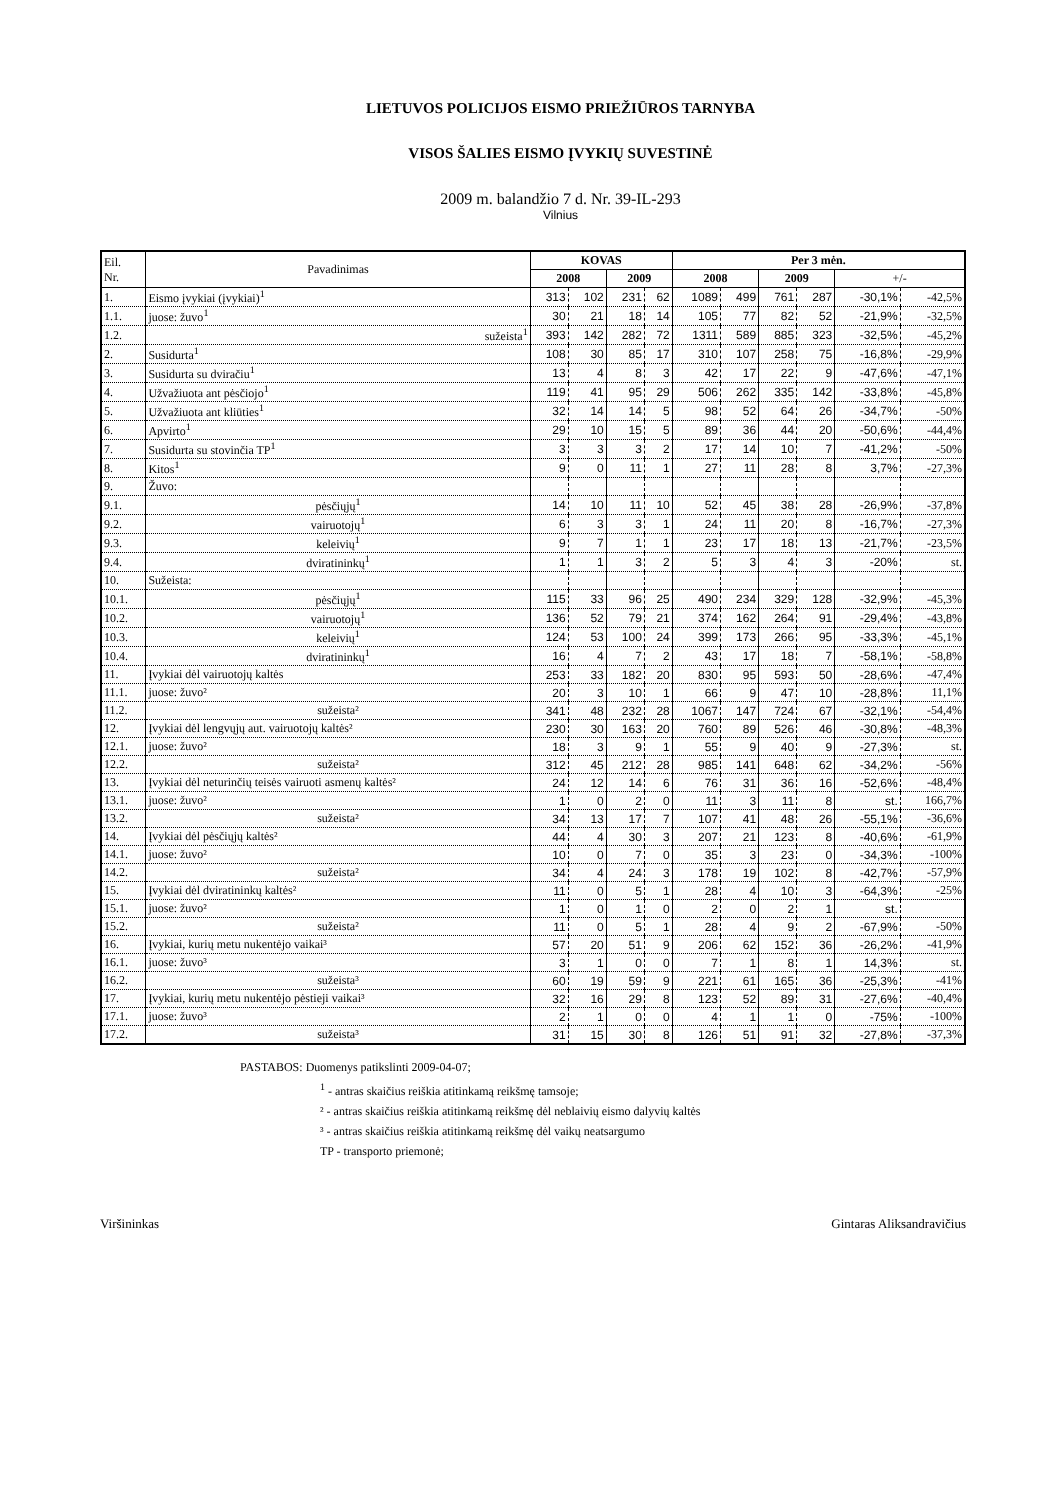LIETUVOS POLICIJOS EISMO PRIEŽIŪROS TARNYBA
VISOS ŠALIES EISMO ĮVYKIŲ SUVESTINĖ
2009 m. balandžio 7 d. Nr. 39-IL-293
Vilnius
| Eil. Nr. | Pavadinimas | KOVAS | | | | Per 3 mėn. | | | | | |
| --- | --- | --- | --- | --- | --- | --- | --- | --- | --- | --- | --- |
| | | 2008 | | 2009 | | 2008 | | 2009 | | +/- | |
| 1. | Eismo įvykiai (įvykiai)<sup>1</sup> | 313 | 102 | 231 | 62 | 1089 | 499 | 761 | 287 | -30,1% | -42,5% |
| 1.1. | juose: žuvo<sup>1</sup> | 30 | 21 | 18 | 14 | 105 | 77 | 82 | 52 | -21,9% | -32,5% |
| 1.2. | sužeista<sup>1</sup> | 393 | 142 | 282 | 72 | 1311 | 589 | 885 | 323 | -32,5% | -45,2% |
| 2. | Susidurta<sup>1</sup> | 108 | 30 | 85 | 17 | 310 | 107 | 258 | 75 | -16,8% | -29,9% |
| 3. | Susidurta su dviračiu<sup>1</sup> | 13 | 4 | 8 | 3 | 42 | 17 | 22 | 9 | -47,6% | -47,1% |
| 4. | Užvažiuota ant pėsčiojo<sup>1</sup> | 119 | 41 | 95 | 29 | 506 | 262 | 335 | 142 | -33,8% | -45,8% |
| 5. | Užvažiuota ant kliūties<sup>1</sup> | 32 | 14 | 14 | 5 | 98 | 52 | 64 | 26 | -34,7% | -50% |
| 6. | Apvirto<sup>1</sup> | 29 | 10 | 15 | 5 | 89 | 36 | 44 | 20 | -50,6% | -44,4% |
| 7. | Susidurta su stovinčia TP<sup>1</sup> | 3 | 3 | 3 | 2 | 17 | 14 | 10 | 7 | -41,2% | -50% |
| 8. | Kitos<sup>1</sup> | 9 | 0 | 11 | 1 | 27 | 11 | 28 | 8 | 3,7% | -27,3% |
| 9. | Žuvo: | | | | | | | | | | |
| 9.1. | pėsčiųjų<sup>1</sup> | 14 | 10 | 11 | 10 | 52 | 45 | 38 | 28 | -26,9% | -37,8% |
| 9.2. | vairuotojų<sup>1</sup> | 6 | 3 | 3 | 1 | 24 | 11 | 20 | 8 | -16,7% | -27,3% |
| 9.3. | keleivių<sup>1</sup> | 9 | 7 | 1 | 1 | 23 | 17 | 18 | 13 | -21,7% | -23,5% |
| 9.4. | dviratininkų<sup>1</sup> | 1 | 1 | 3 | 2 | 5 | 3 | 4 | 3 | -20% | st. |
| 10. | Sužeista: | | | | | | | | | | |
| 10.1. | pėsčiųjų<sup>1</sup> | 115 | 33 | 96 | 25 | 490 | 234 | 329 | 128 | -32,9% | -45,3% |
| 10.2. | vairuotojų<sup>1</sup> | 136 | 52 | 79 | 21 | 374 | 162 | 264 | 91 | -29,4% | -43,8% |
| 10.3. | keleivių<sup>1</sup> | 124 | 53 | 100 | 24 | 399 | 173 | 266 | 95 | -33,3% | -45,1% |
| 10.4. | dviratininkų<sup>1</sup> | 16 | 4 | 7 | 2 | 43 | 17 | 18 | 7 | -58,1% | -58,8% |
| 11. | Įvykiai dėl vairuotojų kaltės | 253 | 33 | 182 | 20 | 830 | 95 | 593 | 50 | -28,6% | -47,4% |
| 11.1. | juose: žuvo² | 20 | 3 | 10 | 1 | 66 | 9 | 47 | 10 | -28,8% | 11,1% |
| 11.2. | sužeista² | 341 | 48 | 232 | 28 | 1067 | 147 | 724 | 67 | -32,1% | -54,4% |
| 12. | Įvykiai dėl lengvųjų aut. vairuotojų kaltės² | 230 | 30 | 163 | 20 | 760 | 89 | 526 | 46 | -30,8% | -48,3% |
| 12.1. | juose: žuvo² | 18 | 3 | 9 | 1 | 55 | 9 | 40 | 9 | -27,3% | st. |
| 12.2. | sužeista² | 312 | 45 | 212 | 28 | 985 | 141 | 648 | 62 | -34,2% | -56% |
| 13. | Įvykiai dėl neturinčių teisės vairuoti asmenų kaltės² | 24 | 12 | 14 | 6 | 76 | 31 | 36 | 16 | -52,6% | -48,4% |
| 13.1. | juose: žuvo² | 1 | 0 | 2 | 0 | 11 | 3 | 11 | 8 | st. | 166,7% |
| 13.2. | sužeista² | 34 | 13 | 17 | 7 | 107 | 41 | 48 | 26 | -55,1% | -36,6% |
| 14. | Įvykiai dėl pėsčiųjų kaltės² | 44 | 4 | 30 | 3 | 207 | 21 | 123 | 8 | -40,6% | -61,9% |
| 14.1. | juose: žuvo² | 10 | 0 | 7 | 0 | 35 | 3 | 23 | 0 | -34,3% | -100% |
| 14.2. | sužeista² | 34 | 4 | 24 | 3 | 178 | 19 | 102 | 8 | -42,7% | -57,9% |
| 15. | Įvykiai dėl dviratininkų kaltės² | 11 | 0 | 5 | 1 | 28 | 4 | 10 | 3 | -64,3% | -25% |
| 15.1. | juose: žuvo² | 1 | 0 | 1 | 0 | 2 | 0 | 2 | 1 | st. | |
| 15.2. | sužeista² | 11 | 0 | 5 | 1 | 28 | 4 | 9 | 2 | -67,9% | -50% |
| 16. | Įvykiai, kurių metu nukentėjo vaikai³ | 57 | 20 | 51 | 9 | 206 | 62 | 152 | 36 | -26,2% | -41,9% |
| 16.1. | juose: žuvo³ | 3 | 1 | 0 | 0 | 7 | 1 | 8 | 1 | 14,3% | st. |
| 16.2. | sužeista³ | 60 | 19 | 59 | 9 | 221 | 61 | 165 | 36 | -25,3% | -41% |
| 17. | Įvykiai, kurių metu nukentėjo pėstieji vaikai³ | 32 | 16 | 29 | 8 | 123 | 52 | 89 | 31 | -27,6% | -40,4% |
| 17.1. | juose: žuvo³ | 2 | 1 | 0 | 0 | 4 | 1 | 1 | 0 | -75% | -100% |
| 17.2. | sužeista³ | 31 | 15 | 30 | 8 | 126 | 51 | 91 | 32 | -27,8% | -37,3% |
PASTABOS: Duomenys patikslinti 2009-04-07;
<sup>1</sup> - antras skaičius reiškia atitinkamą reikšmę tamsoje;
² - antras skaičius reiškia atitinkamą reikšmę dėl neblaivių eismo dalyvių kaltės
³ - antras skaičius reiškia atitinkamą reikšmę dėl vaikų neatsargumo
TP - transporto priemonė;
Viršininkas Gintaras Aliksandravičius